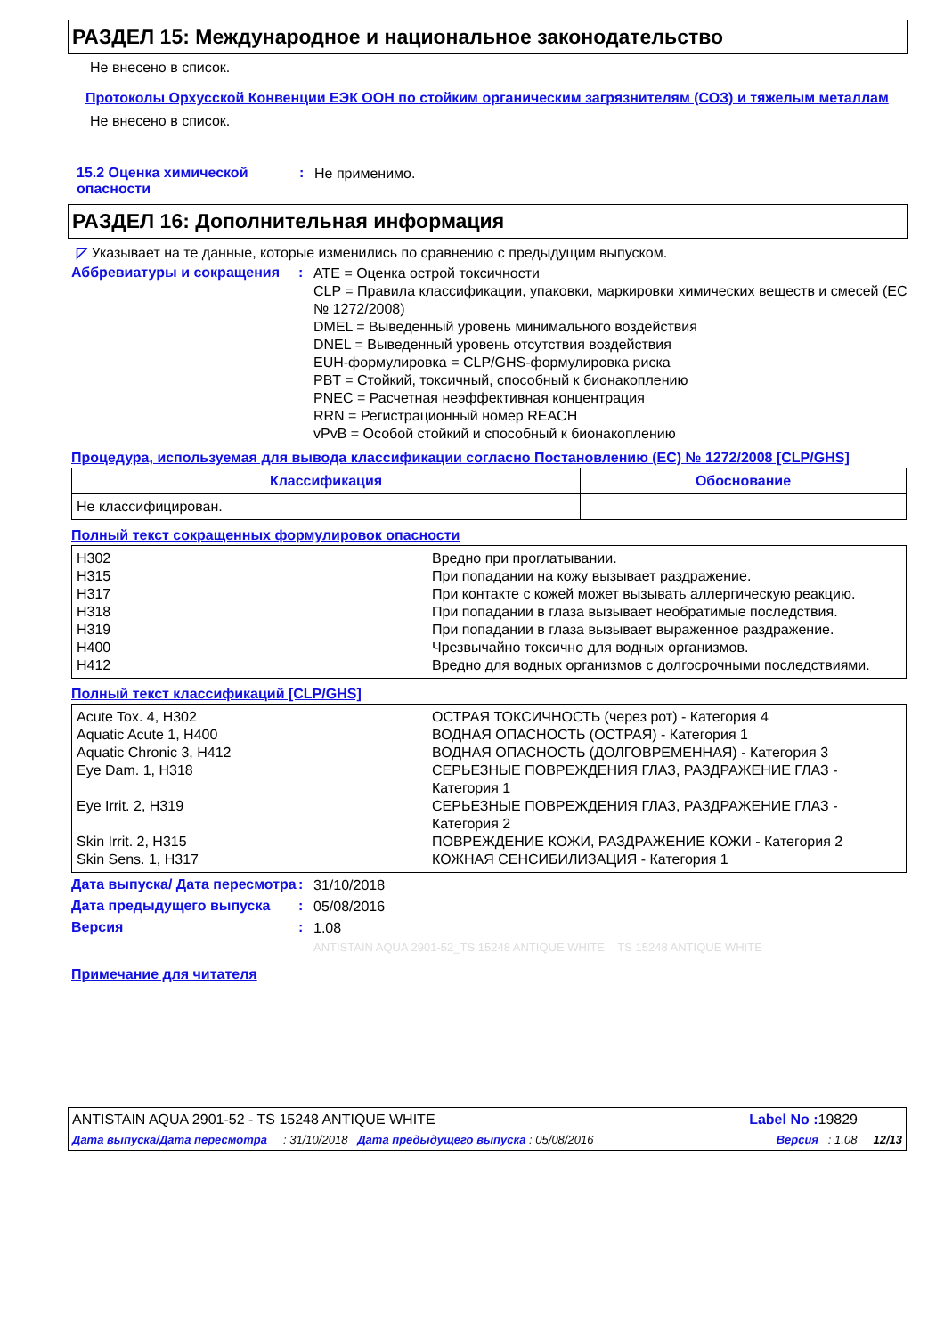РАЗДЕЛ 15: Международное и национальное законодательство
Не внесено в список.
Протоколы Орхусской Конвенции ЕЭК ООН по стойким органическим загрязнителям (СОЗ) и тяжелым металлам
Не внесено в список.
15.2 Оценка химической опасности
:
Не применимо.
РАЗДЕЛ 16: Дополнительная информация
◸ Указывает на те данные, которые изменились по сравнению с предыдущим выпуском.
Аббревиатуры и сокращения :
ATE = Оценка острой токсичности
CLP = Правила классификации, упаковки, маркировки химических веществ и смесей (ЕС № 1272/2008)
DMEL = Выведенный уровень минимального воздействия
DNEL = Выведенный уровень отсутствия воздействия
EUH-формулировка = CLP/GHS-формулировка риска
PBT = Стойкий, токсичный, способный к бионакоплению
PNEC = Расчетная неэффективная концентрация
RRN = Регистрационный номер REACH
vPvB = Особой стойкий и способный к бионакоплению
Процедура, используемая для вывода классификации согласно Постановлению (ЕС) № 1272/2008 [CLP/GHS]
| Классификация | Обоснование |
| --- | --- |
| Не классифицирован. | |
Полный текст сокращенных формулировок опасности
| H302 H315 H317 H318 H319 H400 H412 | Вредно при проглатывании. При попадании на кожу вызывает раздражение. При контакте с кожей может вызывать аллергическую реакцию. При попадании в глаза вызывает необратимые последствия. При попадании в глаза вызывает выраженное раздражение. Чрезвычайно токсично для водных организмов. Вредно для водных организмов с долгосрочными последствиями. |
Полный текст классификаций [CLP/GHS]
| Acute Tox. 4, H302 Aquatic Acute 1, H400 Aquatic Chronic 3, H412 Eye Dam. 1, H318 Eye Irrit. 2, H319 Skin Irrit. 2, H315 Skin Sens. 1, H317 | ОСТРАЯ ТОКСИЧНОСТЬ (через рот) - Категория 4 ВОДНАЯ ОПАСНОСТЬ (ОСТРАЯ) - Категория 1 ВОДНАЯ ОПАСНОСТЬ (ДОЛГОВРЕМЕННАЯ) - Категория 3 СЕРЬЕЗНЫЕ ПОВРЕЖДЕНИЯ ГЛАЗ, РАЗДРАЖЕНИЕ ГЛАЗ - Категория 1 СЕРЬЕЗНЫЕ ПОВРЕЖДЕНИЯ ГЛАЗ, РАЗДРАЖЕНИЕ ГЛАЗ - Категория 2 ПОВРЕЖДЕНИЕ КОЖИ, РАЗДРАЖЕНИЕ КОЖИ - Категория 2 КОЖНАЯ СЕНСИБИЛИЗАЦИЯ - Категория 1 |
Дата выпуска/ Дата пересмотра
:
31/10/2018
Дата предыдущего выпуска :
05/08/2016
Версия :
1.08
ANTISTAIN AQUA 2901-52_TS 15248 ANTIQUE WHITE TS 15248 ANTIQUE WHITE
Примечание для читателя
ANTISTAIN AQUA 2901-52 - TS 15248 ANTIQUE WHITE Label No : 19829
Дата выпуска/Дата пересмотра : 31/10/2018 Дата предыдущего выпуска : 05/08/2016 Версия : 1.08 12/13